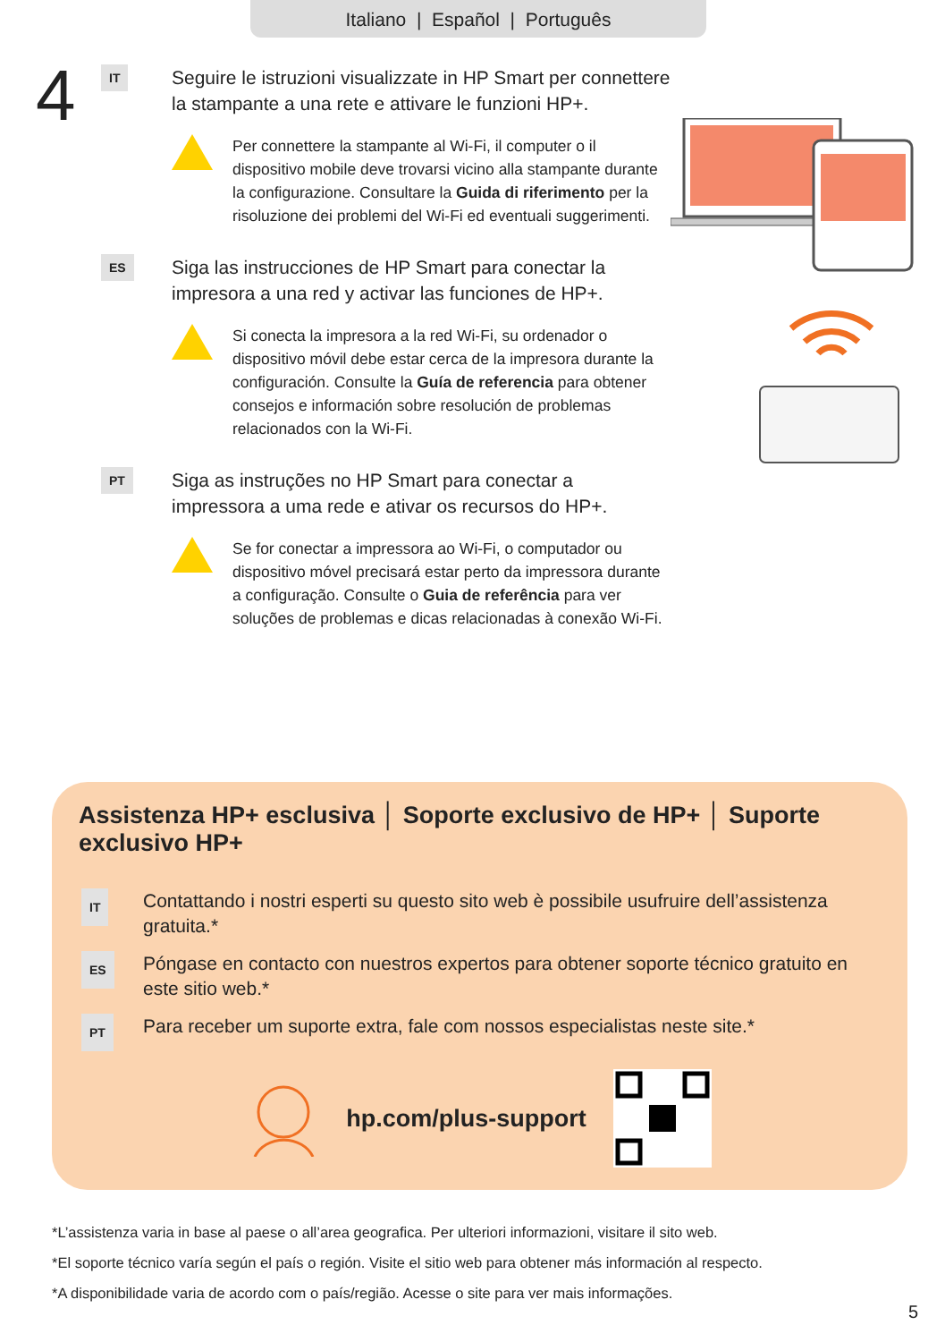Italiano | Español | Português
4
IT
Seguire le istruzioni visualizzate in HP Smart per connettere la stampante a una rete e attivare le funzioni HP+.
Per connettere la stampante al Wi-Fi, il computer o il dispositivo mobile deve trovarsi vicino alla stampante durante la configurazione. Consultare la Guida di riferimento per la risoluzione dei problemi del Wi-Fi ed eventuali suggerimenti.
ES
Siga las instrucciones de HP Smart para conectar la impresora a una red y activar las funciones de HP+.
Si conecta la impresora a la red Wi-Fi, su ordenador o dispositivo móvil debe estar cerca de la impresora durante la configuración. Consulte la Guía de referencia para obtener consejos e información sobre resolución de problemas relacionados con la Wi-Fi.
PT
Siga as instruções no HP Smart para conectar a impressora a uma rede e ativar os recursos do HP+.
Se for conectar a impressora ao Wi-Fi, o computador ou dispositivo móvel precisará estar perto da impressora durante a configuração. Consulte o Guia de referência para ver soluções de problemas e dicas relacionadas à conexão Wi-Fi.
Assistenza HP+ esclusiva │ Soporte exclusivo de HP+ │ Suporte exclusivo HP+
IT
Contattando i nostri esperti su questo sito web è possibile usufruire dell’assistenza gratuita.*
ES
Póngase en contacto con nuestros expertos para obtener soporte técnico gratuito en este sitio web.*
PT
Para receber um suporte extra, fale com nossos especialistas neste site.*
hp.com/plus-support
*L’assistenza varia in base al paese o all’area geografica. Per ulteriori informazioni, visitare il sito web.
*El soporte técnico varía según el país o región. Visite el sitio web para obtener más información al respecto.
*A disponibilidade varia de acordo com o país/região. Acesse o site para ver mais informações.
5